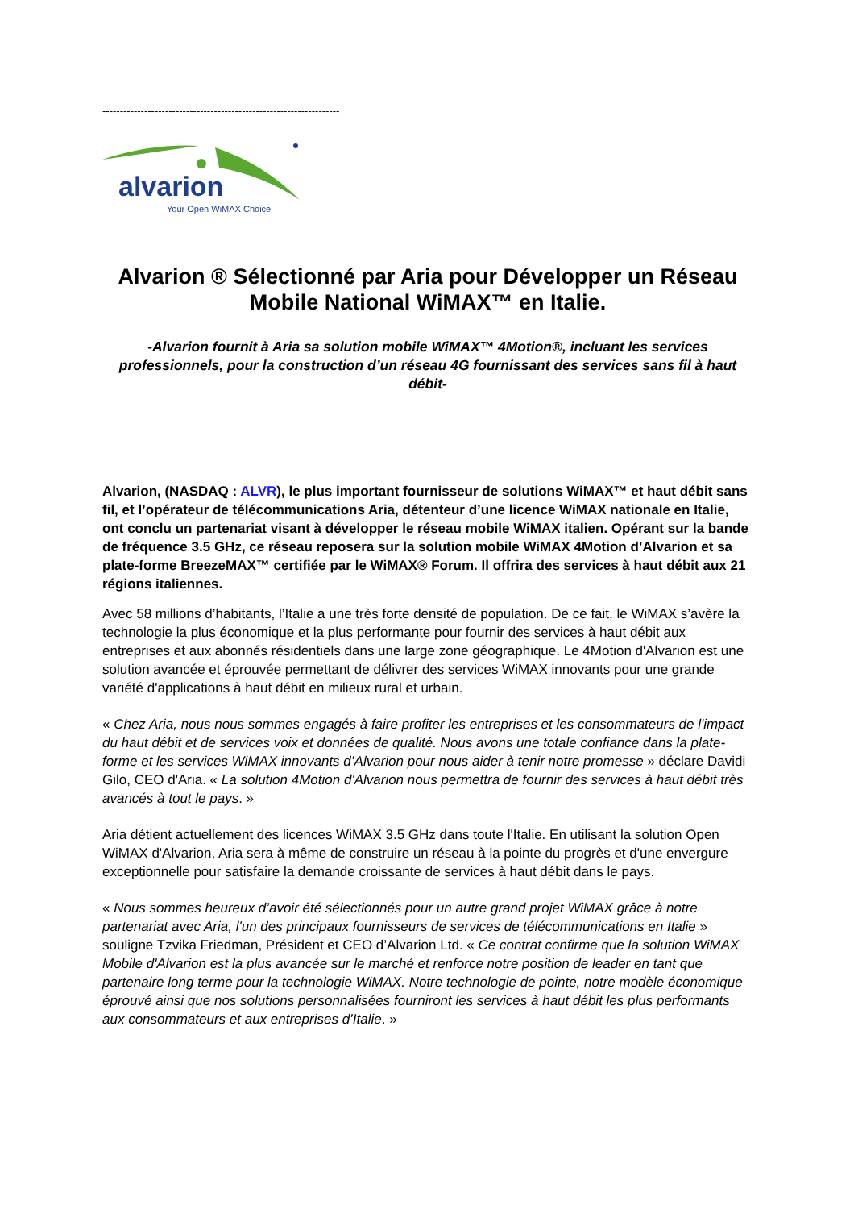--------------------------------------------------------------------
alvarion
Your Open WiMAX Choice
Alvarion ® Sélectionné par Aria pour Développer un Réseau Mobile National WiMAX™ en Italie.
-Alvarion fournit à Aria sa solution mobile WiMAX™ 4Motion®, incluant les services professionnels, pour la construction d’un réseau 4G fournissant des services sans fil à haut débit-
Alvarion, (NASDAQ : ALVR), le plus important fournisseur de solutions WiMAX™ et haut débit sans fil, et l’opérateur de télécommunications Aria, détenteur d’une licence WiMAX nationale en Italie, ont conclu un partenariat visant à développer le réseau mobile WiMAX italien. Opérant sur la bande de fréquence 3.5 GHz, ce réseau reposera sur la solution mobile WiMAX 4Motion d’Alvarion et sa plate-forme BreezeMAX™ certifiée par le WiMAX® Forum. Il offrira des services à haut débit aux 21 régions italiennes.
Avec 58 millions d’habitants, l’Italie a une très forte densité de population. De ce fait, le WiMAX s’avère la technologie la plus économique et la plus performante pour fournir des services à haut débit aux entreprises et aux abonnés résidentiels dans une large zone géographique. Le 4Motion d'Alvarion est une solution avancée et éprouvée permettant de délivrer des services WiMAX innovants pour une grande variété d'applications à haut débit en milieux rural et urbain.
« Chez Aria, nous nous sommes engagés à faire profiter les entreprises et les consommateurs de l'impact du haut débit et de services voix et données de qualité. Nous avons une totale confiance dans la plate-forme et les services WiMAX innovants d’Alvarion pour nous aider à tenir notre promesse » déclare Davidi Gilo, CEO d'Aria. « La solution 4Motion d'Alvarion nous permettra de fournir des services à haut débit très avancés à tout le pays. »
Aria détient actuellement des licences WiMAX 3.5 GHz dans toute l'Italie. En utilisant la solution Open WiMAX d'Alvarion, Aria sera à même de construire un réseau à la pointe du progrès et d'une envergure exceptionnelle pour satisfaire la demande croissante de services à haut débit dans le pays.
« Nous sommes heureux d’avoir été sélectionnés pour un autre grand projet WiMAX grâce à notre partenariat avec Aria, l'un des principaux fournisseurs de services de télécommunications en Italie » souligne Tzvika Friedman, Président et CEO d’Alvarion Ltd. « Ce contrat confirme que la solution WiMAX Mobile d'Alvarion est la plus avancée sur le marché et renforce notre position de leader en tant que partenaire long terme pour la technologie WiMAX. Notre technologie de pointe, notre modèle économique éprouvé ainsi que nos solutions personnalisées fourniront les services à haut débit les plus performants aux consommateurs et aux entreprises d’Italie. »